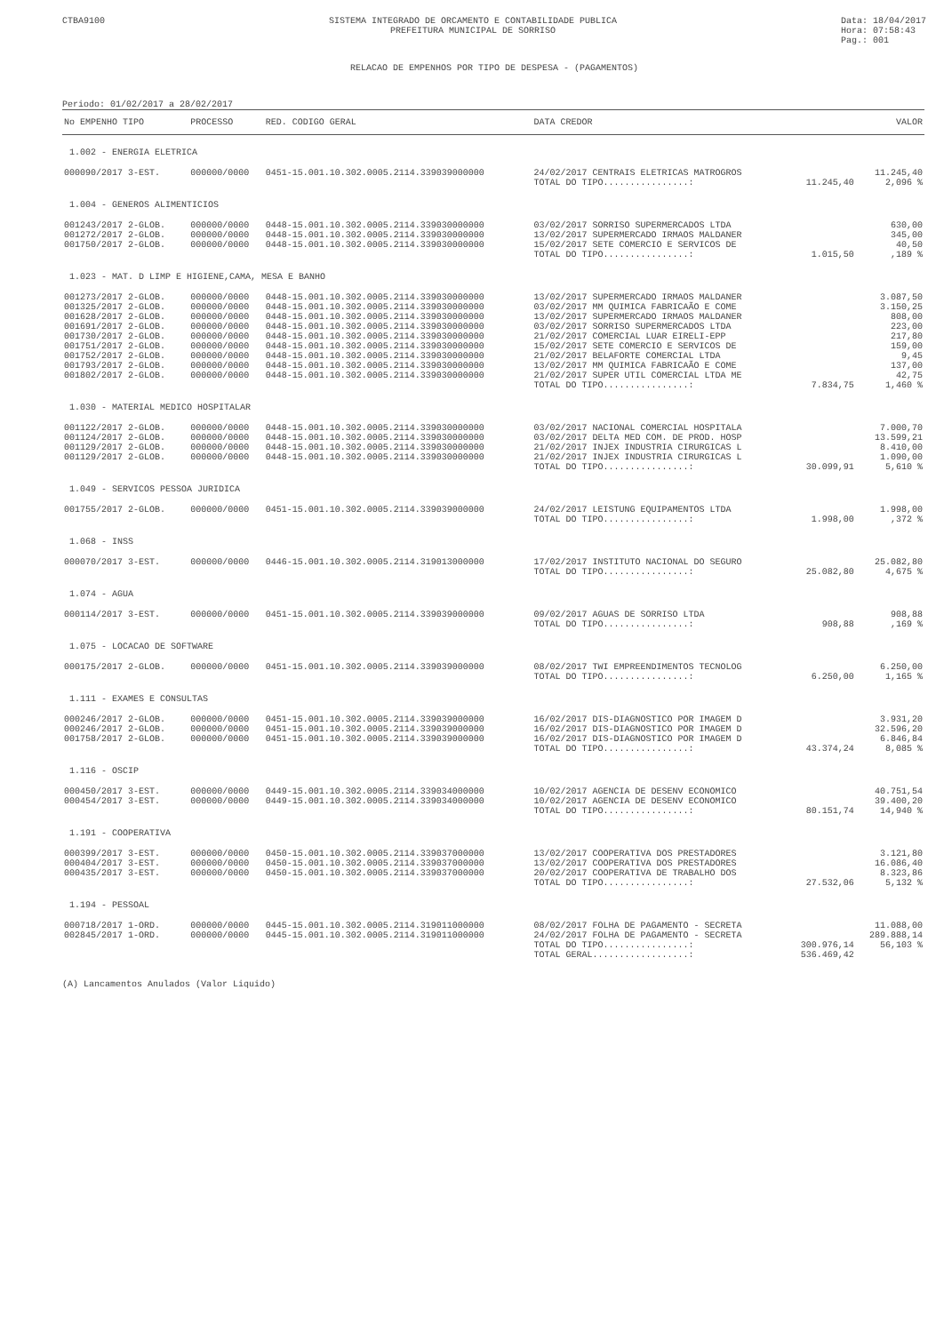CTBA9100 SISTEMA INTEGRADO DE ORCAMENTO E CONTABILIDADE PUBLICA
PREFEITURA MUNICIPAL DE SORRISO
Data: 18/04/2017
Hora: 07:58:43
Pag.: 001
RELACAO DE EMPENHOS POR TIPO DE DESPESA - (PAGAMENTOS)
Periodo: 01/02/2017 a 28/02/2017
| No EMPENHO TIPO | PROCESSO | RED. CODIGO GERAL | DATA CREDOR | VALOR | |
| --- | --- | --- | --- | --- | --- |
| 1.002 - ENERGIA ELETRICA | | | | | |
| 000090/2017 3-EST. | 000000/0000 | 0451-15.001.10.302.0005.2114.339039000000 | 24/02/2017 CENTRAIS ELETRICAS MATROGROS | | 11.245,40 |
| | | | TOTAL DO TIPO................: | 11.245,40 | 2,096 % |
| 1.004 - GENEROS ALIMENTICIOS | | | | | |
| 001243/2017 2-GLOB. | 000000/0000 | 0448-15.001.10.302.0005.2114.339030000000 | 03/02/2017 SORRISO SUPERMERCADOS LTDA | | 630,00 |
| 001272/2017 2-GLOB. | 000000/0000 | 0448-15.001.10.302.0005.2114.339030000000 | 13/02/2017 SUPERMERCADO IRMAOS MALDANER | | 345,00 |
| 001750/2017 2-GLOB. | 000000/0000 | 0448-15.001.10.302.0005.2114.339030000000 | 15/02/2017 SETE COMERCIO E SERVICOS DE | | 40,50 |
| | | | TOTAL DO TIPO................: | 1.015,50 | ,189 % |
| 1.023 - MAT. D LIMP E HIGIENE,CAMA, MESA E BANHO | | | | | |
| 001273/2017 2-GLOB. | 000000/0000 | 0448-15.001.10.302.0005.2114.339030000000 | 13/02/2017 SUPERMERCADO IRMAOS MALDANER | | 3.087,50 |
| 001325/2017 2-GLOB. | 000000/0000 | 0448-15.001.10.302.0005.2114.339030000000 | 03/02/2017 MM QUIMICA FABRICAÃO E COME | | 3.150,25 |
| 001628/2017 2-GLOB. | 000000/0000 | 0448-15.001.10.302.0005.2114.339030000000 | 13/02/2017 SUPERMERCADO IRMAOS MALDANER | | 808,00 |
| 001691/2017 2-GLOB. | 000000/0000 | 0448-15.001.10.302.0005.2114.339030000000 | 03/02/2017 SORRISO SUPERMERCADOS LTDA | | 223,00 |
| 001730/2017 2-GLOB. | 000000/0000 | 0448-15.001.10.302.0005.2114.339030000000 | 21/02/2017 COMERCIAL LUAR EIRELI-EPP | | 217,80 |
| 001751/2017 2-GLOB. | 000000/0000 | 0448-15.001.10.302.0005.2114.339030000000 | 15/02/2017 SETE COMERCIO E SERVICOS DE | | 159,00 |
| 001752/2017 2-GLOB. | 000000/0000 | 0448-15.001.10.302.0005.2114.339030000000 | 21/02/2017 BELAFORTE COMERCIAL LTDA | | 9,45 |
| 001793/2017 2-GLOB. | 000000/0000 | 0448-15.001.10.302.0005.2114.339030000000 | 13/02/2017 MM QUIMICA FABRICAÃO E COME | | 137,00 |
| 001802/2017 2-GLOB. | 000000/0000 | 0448-15.001.10.302.0005.2114.339030000000 | 21/02/2017 SUPER UTIL COMERCIAL LTDA ME | | 42,75 |
| | | | TOTAL DO TIPO................: | 7.834,75 | 1,460 % |
| 1.030 - MATERIAL MEDICO HOSPITALAR | | | | | |
| 001122/2017 2-GLOB. | 000000/0000 | 0448-15.001.10.302.0005.2114.339030000000 | 03/02/2017 NACIONAL COMERCIAL HOSPITALA | | 7.000,70 |
| 001124/2017 2-GLOB. | 000000/0000 | 0448-15.001.10.302.0005.2114.339030000000 | 03/02/2017 DELTA MED COM. DE PROD. HOSP | | 13.599,21 |
| 001129/2017 2-GLOB. | 000000/0000 | 0448-15.001.10.302.0005.2114.339030000000 | 21/02/2017 INJEX INDUSTRIA CIRURGICAS L | | 8.410,00 |
| 001129/2017 2-GLOB. | 000000/0000 | 0448-15.001.10.302.0005.2114.339030000000 | 21/02/2017 INJEX INDUSTRIA CIRURGICAS L | | 1.090,00 |
| | | | TOTAL DO TIPO................: | 30.099,91 | 5,610 % |
| 1.049 - SERVICOS PESSOA JURIDICA | | | | | |
| 001755/2017 2-GLOB. | 000000/0000 | 0451-15.001.10.302.0005.2114.339039000000 | 24/02/2017 LEISTUNG EQUIPAMENTOS LTDA | | 1.998,00 |
| | | | TOTAL DO TIPO................: | 1.998,00 | ,372 % |
| 1.068 - INSS | | | | | |
| 000070/2017 3-EST. | 000000/0000 | 0446-15.001.10.302.0005.2114.319013000000 | 17/02/2017 INSTITUTO NACIONAL DO SEGURO | | 25.082,80 |
| | | | TOTAL DO TIPO................: | 25.082,80 | 4,675 % |
| 1.074 - AGUA | | | | | |
| 000114/2017 3-EST. | 000000/0000 | 0451-15.001.10.302.0005.2114.339039000000 | 09/02/2017 AGUAS DE SORRISO LTDA | | 908,88 |
| | | | TOTAL DO TIPO................: | 908,88 | ,169 % |
| 1.075 - LOCACAO DE SOFTWARE | | | | | |
| 000175/2017 2-GLOB. | 000000/0000 | 0451-15.001.10.302.0005.2114.339039000000 | 08/02/2017 TWI EMPREENDIMENTOS TECNOLOG | | 6.250,00 |
| | | | TOTAL DO TIPO................: | 6.250,00 | 1,165 % |
| 1.111 - EXAMES E CONSULTAS | | | | | |
| 000246/2017 2-GLOB. | 000000/0000 | 0451-15.001.10.302.0005.2114.339039000000 | 16/02/2017 DIS-DIAGNOSTICO POR IMAGEM D | | 3.931,20 |
| 000246/2017 2-GLOB. | 000000/0000 | 0451-15.001.10.302.0005.2114.339039000000 | 16/02/2017 DIS-DIAGNOSTICO POR IMAGEM D | | 32.596,20 |
| 001758/2017 2-GLOB. | 000000/0000 | 0451-15.001.10.302.0005.2114.339039000000 | 16/02/2017 DIS-DIAGNOSTICO POR IMAGEM D | | 6.846,84 |
| | | | TOTAL DO TIPO................: | 43.374,24 | 8,085 % |
| 1.116 - OSCIP | | | | | |
| 000450/2017 3-EST. | 000000/0000 | 0449-15.001.10.302.0005.2114.339034000000 | 10/02/2017 AGENCIA DE DESENV ECONOMICO | | 40.751,54 |
| 000454/2017 3-EST. | 000000/0000 | 0449-15.001.10.302.0005.2114.339034000000 | 10/02/2017 AGENCIA DE DESENV ECONOMICO | | 39.400,20 |
| | | | TOTAL DO TIPO................: | 80.151,74 | 14,940 % |
| 1.191 - COOPERATIVA | | | | | |
| 000399/2017 3-EST. | 000000/0000 | 0450-15.001.10.302.0005.2114.339037000000 | 13/02/2017 COOPERATIVA DOS PRESTADORES | | 3.121,80 |
| 000404/2017 3-EST. | 000000/0000 | 0450-15.001.10.302.0005.2114.339037000000 | 13/02/2017 COOPERATIVA DOS PRESTADORES | | 16.086,40 |
| 000435/2017 3-EST. | 000000/0000 | 0450-15.001.10.302.0005.2114.339037000000 | 20/02/2017 COOPERATIVA DE TRABALHO DOS | | 8.323,86 |
| | | | TOTAL DO TIPO................: | 27.532,06 | 5,132 % |
| 1.194 - PESSOAL | | | | | |
| 000718/2017 1-ORD. | 000000/0000 | 0445-15.001.10.302.0005.2114.319011000000 | 08/02/2017 FOLHA DE PAGAMENTO - SECRETA | | 11.088,00 |
| 002845/2017 1-ORD. | 000000/0000 | 0445-15.001.10.302.0005.2114.319011000000 | 24/02/2017 FOLHA DE PAGAMENTO - SECRETA | | 289.888,14 |
| | | | TOTAL DO TIPO................: | 300.976,14 | 56,103 % |
| | | | TOTAL GERAL..................: | 536.469,42 | |
(A) Lancamentos Anulados (Valor Liquido)